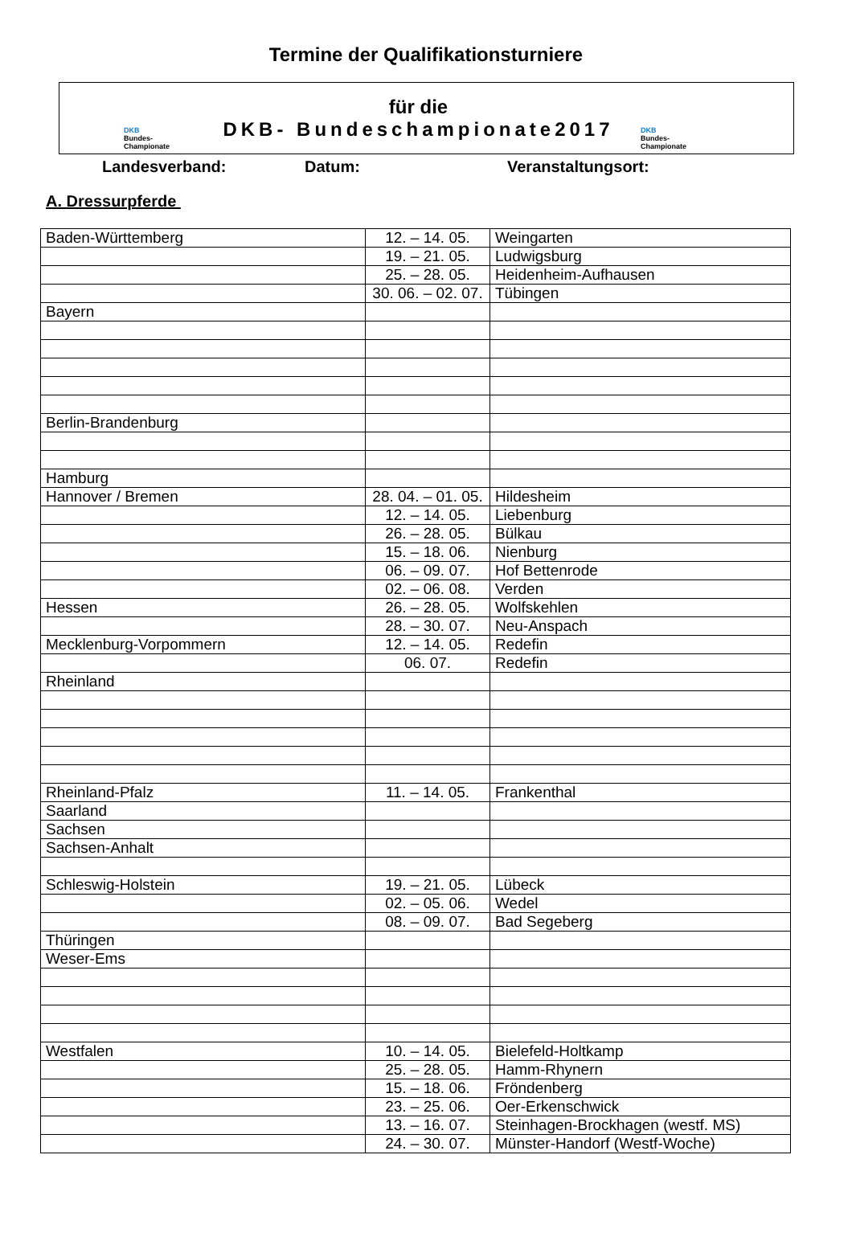Termine der Qualifikationsturniere
DKB
Bundes-
Championate
für die
DKB- Bundeschampionate2017
DKB
Bundes-
Championate
Landesverband: Datum: Veranstaltungsort:
A. Dressurpferde
| Baden-Württemberg | 12. – 14. 05. | Weingarten |
| | 19. – 21. 05. | Ludwigsburg |
| | 25. – 28. 05. | Heidenheim-Aufhausen |
| | 30. 06. – 02. 07. | Tübingen |
| Bayern | | |
| Berlin-Brandenburg | | |
| Hamburg | | |
| Hannover / Bremen | 28. 04. – 01. 05. | Hildesheim |
| | 12. – 14. 05. | Liebenburg |
| | 26. – 28. 05. | Bülkau |
| | 15. – 18. 06. | Nienburg |
| | 06. – 09. 07. | Hof Bettenrode |
| | 02. – 06. 08. | Verden |
| Hessen | 26. – 28. 05. | Wolfskehlen |
| | 28. – 30. 07. | Neu-Anspach |
| Mecklenburg-Vorpommern | 12. – 14. 05. | Redefin |
| | 06. 07. | Redefin |
| Rheinland | | |
| Rheinland-Pfalz | 11. – 14. 05. | Frankenthal |
| Saarland | | |
| Sachsen | | |
| Sachsen-Anhalt | | |
| Schleswig-Holstein | 19. – 21. 05. | Lübeck |
| | 02. – 05. 06. | Wedel |
| | 08. – 09. 07. | Bad Segeberg |
| Thüringen | | |
| Weser-Ems | | |
| Westfalen | 10. – 14. 05. | Bielefeld-Holtkamp |
| | 25. – 28. 05. | Hamm-Rhynern |
| | 15. – 18. 06. | Fröndenberg |
| | 23. – 25. 06. | Oer-Erkenschwick |
| | 13. – 16. 07. | Steinhagen-Brockhagen (westf. MS) |
| | 24. – 30. 07. | Münster-Handorf (Westf-Woche) |